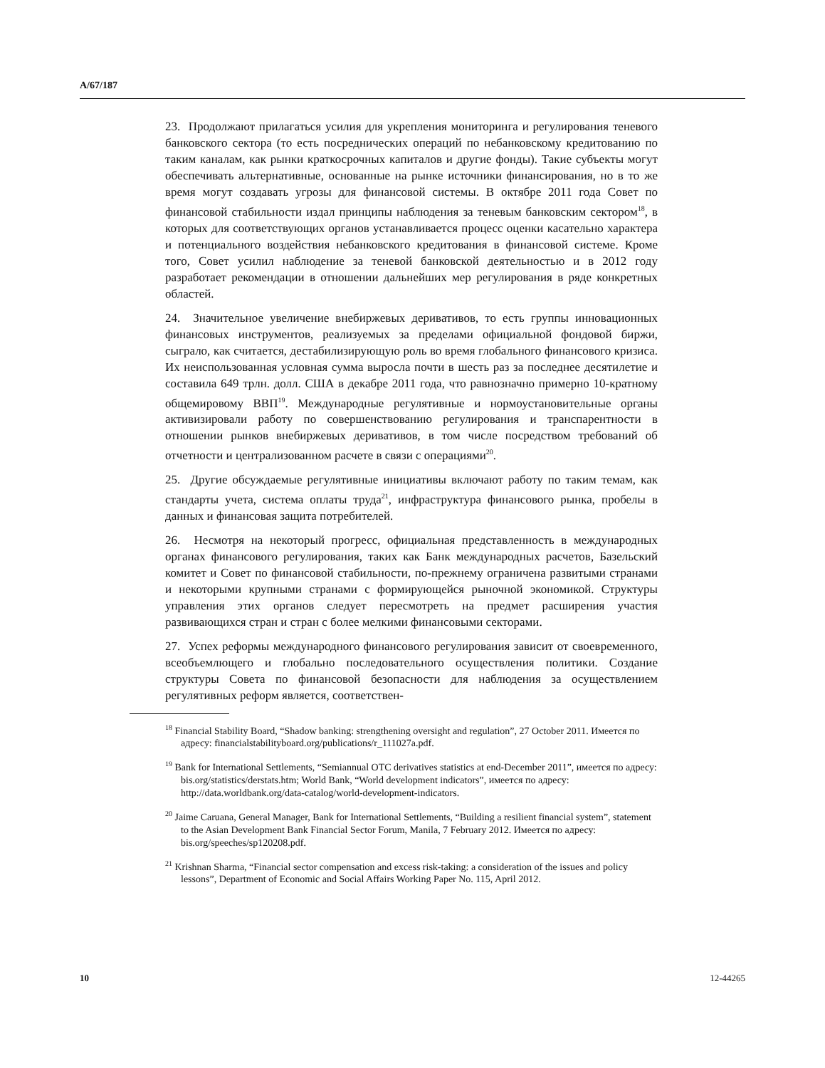A/67/187
23. Продолжают прилагаться усилия для укрепления мониторинга и регулирования теневого банковского сектора (то есть посреднических операций по небанковскому кредитованию по таким каналам, как рынки краткосрочных капиталов и другие фонды). Такие субъекты могут обеспечивать альтернативные, основанные на рынке источники финансирования, но в то же время могут создавать угрозы для финансовой системы. В октябре 2011 года Совет по финансовой стабильности издал принципы наблюдения за теневым банковским сектором<sup>18</sup>, в которых для соответствующих органов устанавливается процесс оценки касательно характера и потенциального воздействия небанковского кредитования в финансовой системе. Кроме того, Совет усилил наблюдение за теневой банковской деятельностью и в 2012 году разработает рекомендации в отношении дальнейших мер регулирования в ряде конкретных областей.
24. Значительное увеличение внебиржевых деривативов, то есть группы инновационных финансовых инструментов, реализуемых за пределами официальной фондовой биржи, сыграло, как считается, дестабилизирующую роль во время глобального финансового кризиса. Их неиспользованная условная сумма выросла почти в шесть раз за последнее десятилетие и составила 649 трлн. долл. США в декабре 2011 года, что равнозначно примерно 10-кратному общемировому ВВП<sup>19</sup>. Международные регулятивные и нормоустановительные органы активизировали работу по совершенствованию регулирования и транспарентности в отношении рынков внебиржевых деривативов, в том числе посредством требований об отчетности и централизованном расчете в связи с операциями<sup>20</sup>.
25. Другие обсуждаемые регулятивные инициативы включают работу по таким темам, как стандарты учета, система оплаты труда<sup>21</sup>, инфраструктура финансового рынка, пробелы в данных и финансовая защита потребителей.
26. Несмотря на некоторый прогресс, официальная представленность в международных органах финансового регулирования, таких как Банк международных расчетов, Базельский комитет и Совет по финансовой стабильности, по-прежнему ограничена развитыми странами и некоторыми крупными странами с формирующейся рыночной экономикой. Структуры управления этих органов следует пересмотреть на предмет расширения участия развивающихся стран и стран с более мелкими финансовыми секторами.
27. Успех реформы международного финансового регулирования зависит от своевременного, всеобъемлющего и глобально последовательного осуществления политики. Создание структуры Совета по финансовой безопасности для наблюдения за осуществлением регулятивных реформ является, соответствен-
<sup>18</sup> Financial Stability Board, “Shadow banking: strengthening oversight and regulation”, 27 October 2011. Имеется по адресу: financialstabilityboard.org/publications/r_111027a.pdf.
<sup>19</sup> Bank for International Settlements, “Semiannual OTC derivatives statistics at end-December 2011”, имеется по адресу: bis.org/statistics/derstats.htm; World Bank, “World development indicators”, имеется по адресу: http://data.worldbank.org/data-catalog/world-development-indicators.
<sup>20</sup> Jaime Caruana, General Manager, Bank for International Settlements, “Building a resilient financial system”, statement to the Asian Development Bank Financial Sector Forum, Manila, 7 February 2012. Имеется по адресу: bis.org/speeches/sp120208.pdf.
<sup>21</sup> Krishnan Sharma, “Financial sector compensation and excess risk-taking: a consideration of the issues and policy lessons”, Department of Economic and Social Affairs Working Paper No. 115, April 2012.
10 12-44265